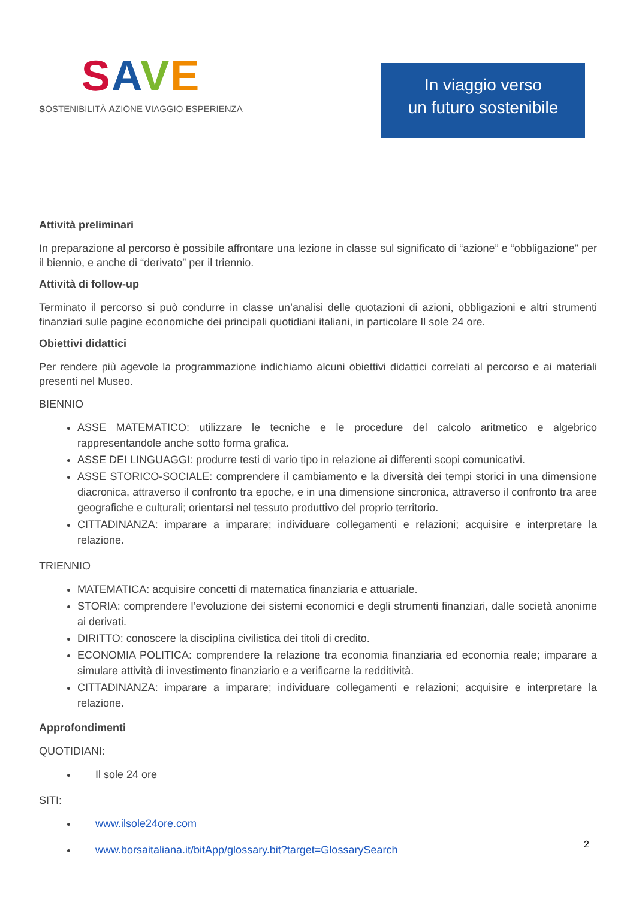SAVE
SOSTENIBILITÀ AZIONE VIAGGIO ESPERIENZA
In viaggio verso
un futuro sostenibile
Attività preliminari
In preparazione al percorso è possibile affrontare una lezione in classe sul significato di “azione” e “obbligazione” per il biennio, e anche di “derivato” per il triennio.
Attività di follow-up
Terminato il percorso si può condurre in classe un’analisi delle quotazioni di azioni, obbligazioni e altri strumenti finanziari sulle pagine economiche dei principali quotidiani italiani, in particolare Il sole 24 ore.
Obiettivi didattici
Per rendere più agevole la programmazione indichiamo alcuni obiettivi didattici correlati al percorso e ai materiali presenti nel Museo.
BIENNIO
ASSE MATEMATICO: utilizzare le tecniche e le procedure del calcolo aritmetico e algebrico rappresentandole anche sotto forma grafica.
ASSE DEI LINGUAGGI: produrre testi di vario tipo in relazione ai differenti scopi comunicativi.
ASSE STORICO-SOCIALE: comprendere il cambiamento e la diversità dei tempi storici in una dimensione diacronica, attraverso il confronto tra epoche, e in una dimensione sincronica, attraverso il confronto tra aree geografiche e culturali; orientarsi nel tessuto produttivo del proprio territorio.
CITTADINANZA: imparare a imparare; individuare collegamenti e relazioni; acquisire e interpretare la relazione.
TRIENNIO
MATEMATICA: acquisire concetti di matematica finanziaria e attuariale.
STORIA: comprendere l’evoluzione dei sistemi economici e degli strumenti finanziari, dalle società anonime ai derivati.
DIRITTO: conoscere la disciplina civilistica dei titoli di credito.
ECONOMIA POLITICA: comprendere la relazione tra economia finanziaria ed economia reale; imparare a simulare attività di investimento finanziario e a verificarne la redditività.
CITTADINANZA: imparare a imparare; individuare collegamenti e relazioni; acquisire e interpretare la relazione.
Approfondimenti
QUOTIDIANI:
Il sole 24 ore
SITI:
www.ilsole24ore.com
www.borsaitaliana.it/bitApp/glossary.bit?target=GlossarySearch
2